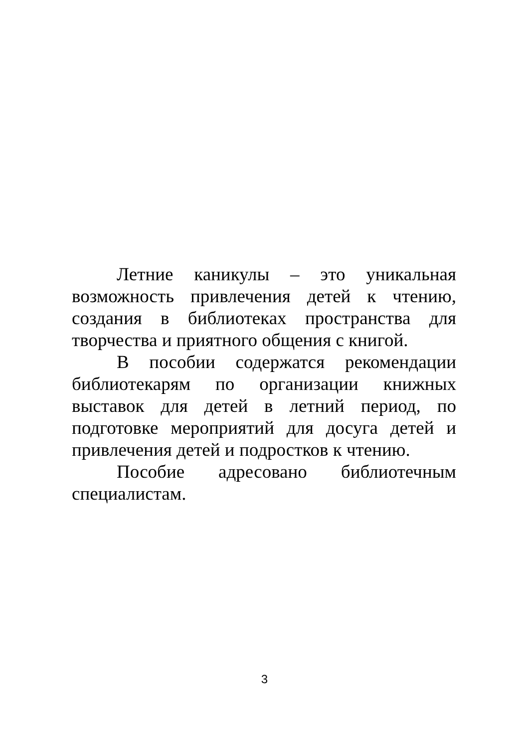Летние каникулы – это уникальная возможность привлечения детей к чтению, создания в библиотеках пространства для творчества и приятного общения с книгой.
В пособии содержатся рекомендации библиотекарям по организации книжных выставок для детей в летний период, по подготовке мероприятий для досуга детей и привлечения детей и подростков к чтению.
Пособие адресовано библиотечным специалистам.
3